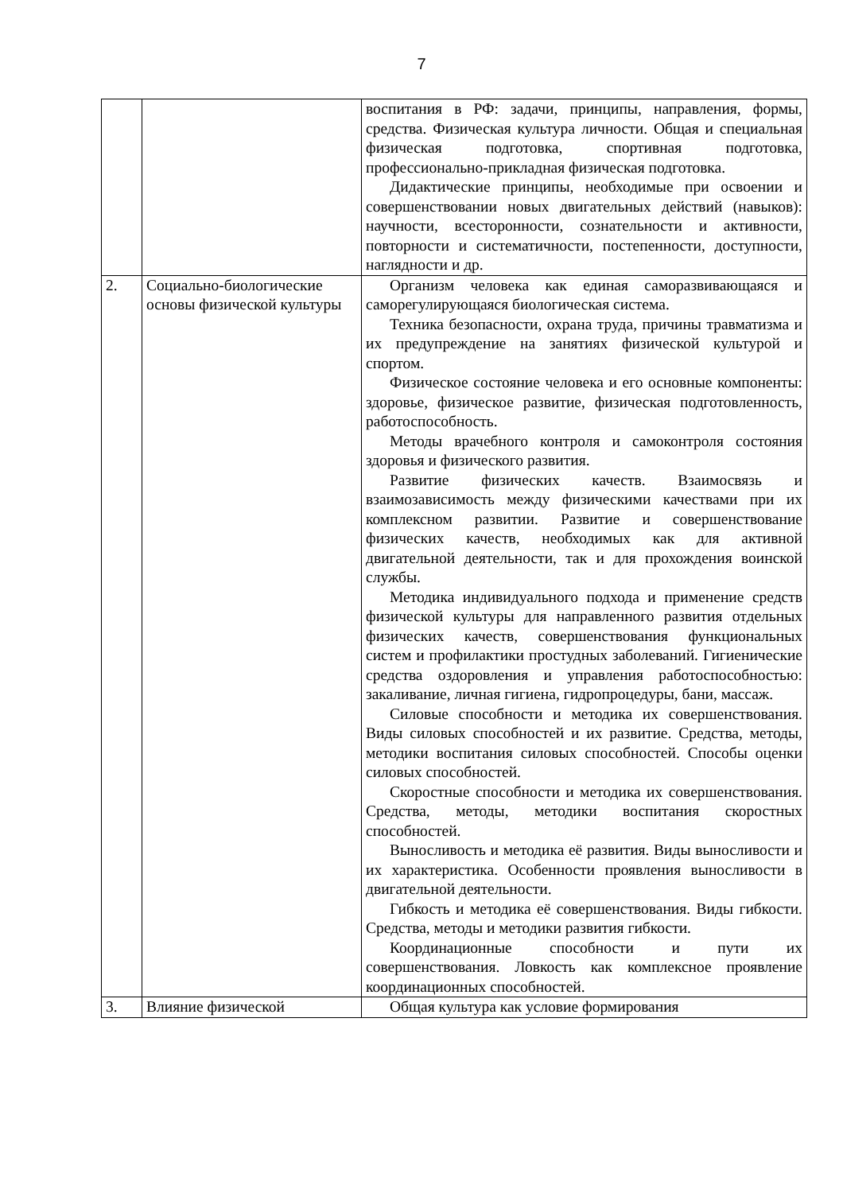7
| | | воспитания в РФ: задачи, принципы, направления, формы, средства. Физическая культура личности. Общая и специальная физическая подготовка, спортивная подготовка, профессионально-прикладная физическая подготовка. Дидактические принципы, необходимые при освоении и совершенствовании новых двигательных действий (навыков): научности, всесторонности, сознательности и активности, повторности и систематичности, постепенности, доступности, наглядности и др. |
| 2. | Социально-биологические основы физической культуры | Организм человека как единая саморазвивающаяся и саморегулирующаяся биологическая система. Техника безопасности, охрана труда, причины травматизма и их предупреждение на занятиях физической культурой и спортом. Физическое состояние человека и его основные компоненты: здоровье, физическое развитие, физическая подготовленность, работоспособность. Методы врачебного контроля и самоконтроля состояния здоровья и физического развития. Развитие физических качеств. Взаимосвязь и взаимозависимость между физическими качествами при их комплексном развитии. Развитие и совершенствование физических качеств, необходимых как для активной двигательной деятельности, так и для прохождения воинской службы. Методика индивидуального подхода и применение средств физической культуры для направленного развития отдельных физических качеств, совершенствования функциональных систем и профилактики простудных заболеваний. Гигиенические средства оздоровления и управления работоспособностью: закаливание, личная гигиена, гидропроцедуры, бани, массаж. Силовые способности и методика их совершенствования. Виды силовых способностей и их развитие. Средства, методы, методики воспитания силовых способностей. Способы оценки силовых способностей. Скоростные способности и методика их совершенствования. Средства, методы, методики воспитания скоростных способностей. Выносливость и методика её развития. Виды выносливости и их характеристика. Особенности проявления выносливости в двигательной деятельности. Гибкость и методика её совершенствования. Виды гибкости. Средства, методы и методики развития гибкости. Координационные способности и пути их совершенствования. Ловкость как комплексное проявление координационных способностей. |
| 3. | Влияние физической | Общая культура как условие формирования |